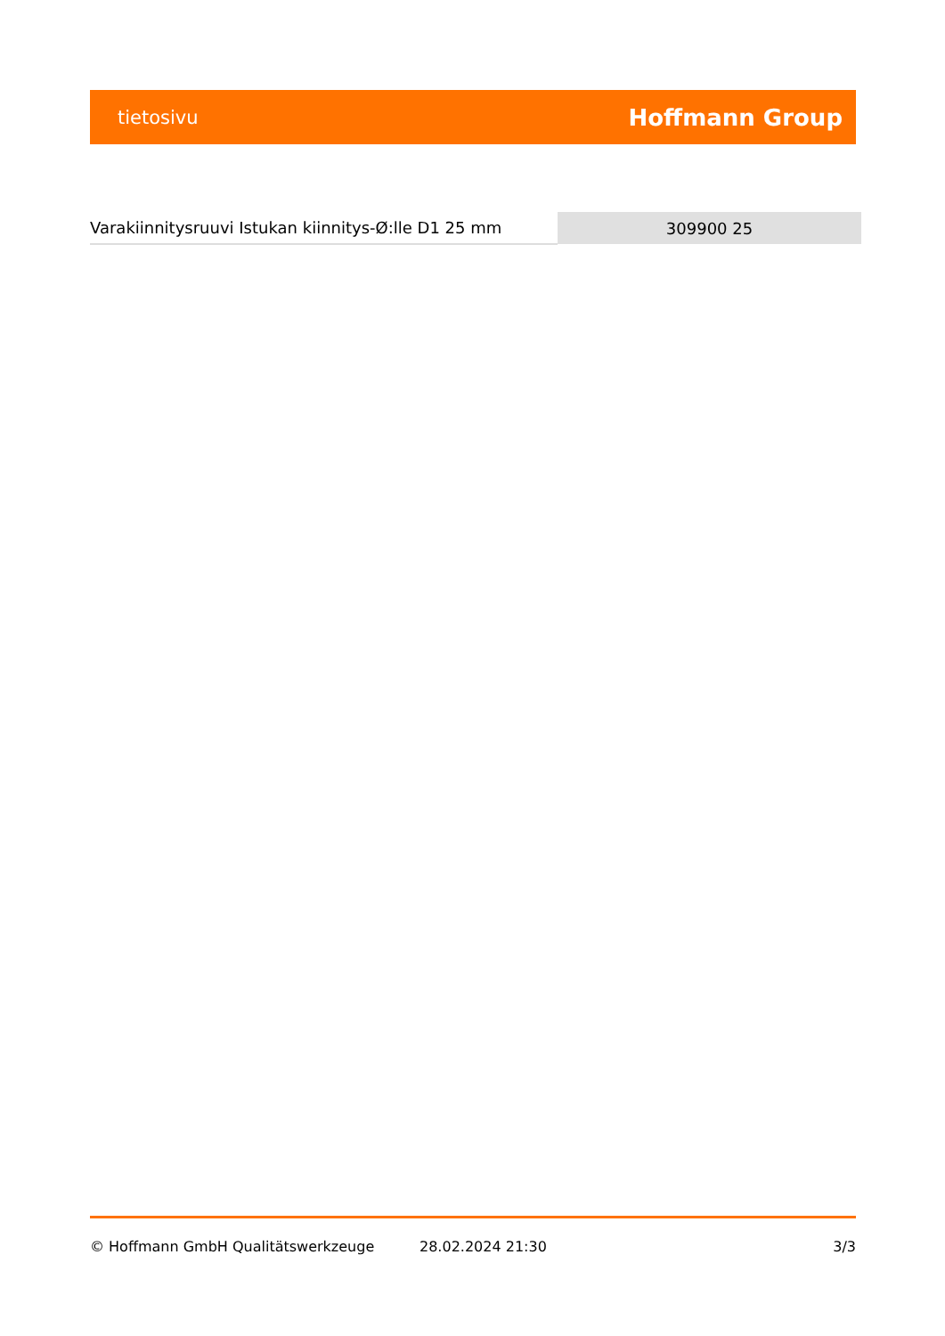tietosivu Hoffmann Group
| Varakiinnitysruuvi Istukan kiinnitys-Ø:lle D1 25 mm | 309900 25 |
© Hoffmann GmbH Qualitätswerkzeuge 28.02.2024 21:30 3/3